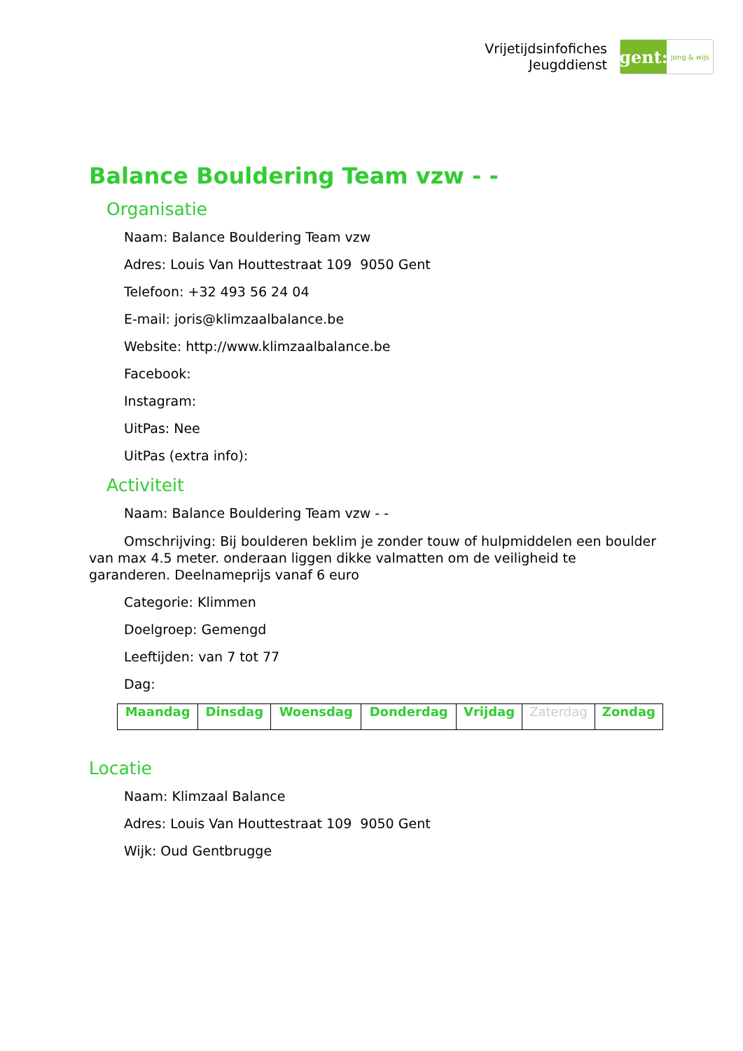Vrijetijdsinfofiches
Jeugddienst
gent:
jong & wijs
Balance Bouldering Team vzw - -
Organisatie
Naam: Balance Bouldering Team vzw
Adres: Louis Van Houttestraat 109 9050 Gent
Telefoon: +32 493 56 24 04
E-mail: joris@klimzaalbalance.be
Website: http://www.klimzaalbalance.be
Facebook:
Instagram:
UitPas: Nee
UitPas (extra info):
Activiteit
Naam: Balance Bouldering Team vzw - -
Omschrijving: Bij boulderen beklim je zonder touw of hulpmiddelen een boulder van max 4.5 meter. onderaan liggen dikke valmatten om de veiligheid te garanderen. Deelnameprijs vanaf 6 euro
Categorie: Klimmen
Doelgroep: Gemengd
Leeftijden: van 7 tot 77
Dag:
| Maandag | Dinsdag | Woensdag | Donderdag | Vrijdag | Zaterdag | Zondag |
Locatie
Naam: Klimzaal Balance
Adres: Louis Van Houttestraat 109 9050 Gent
Wijk: Oud Gentbrugge